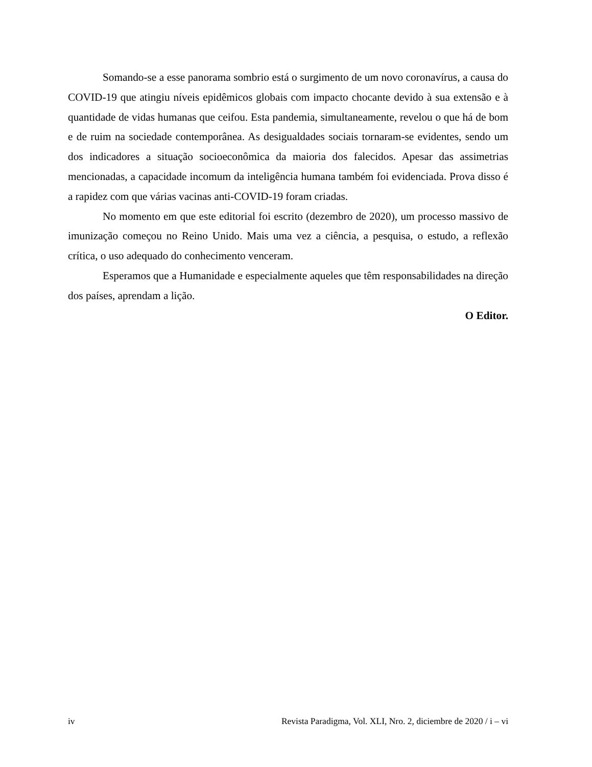Somando-se a esse panorama sombrio está o surgimento de um novo coronavírus, a causa do COVID-19 que atingiu níveis epidêmicos globais com impacto chocante devido à sua extensão e à quantidade de vidas humanas que ceifou. Esta pandemia, simultaneamente, revelou o que há de bom e de ruim na sociedade contemporânea. As desigualdades sociais tornaram-se evidentes, sendo um dos indicadores a situação socioeconômica da maioria dos falecidos. Apesar das assimetrias mencionadas, a capacidade incomum da inteligência humana também foi evidenciada. Prova disso é a rapidez com que várias vacinas anti-COVID-19 foram criadas.
No momento em que este editorial foi escrito (dezembro de 2020), um processo massivo de imunização começou no Reino Unido. Mais uma vez a ciência, a pesquisa, o estudo, a reflexão crítica, o uso adequado do conhecimento venceram.
Esperamos que a Humanidade e especialmente aqueles que têm responsabilidades na direção dos países, aprendam a lição.
O Editor.
iv Revista Paradigma, Vol. XLI, Nro. 2, diciembre de 2020 / i – vi